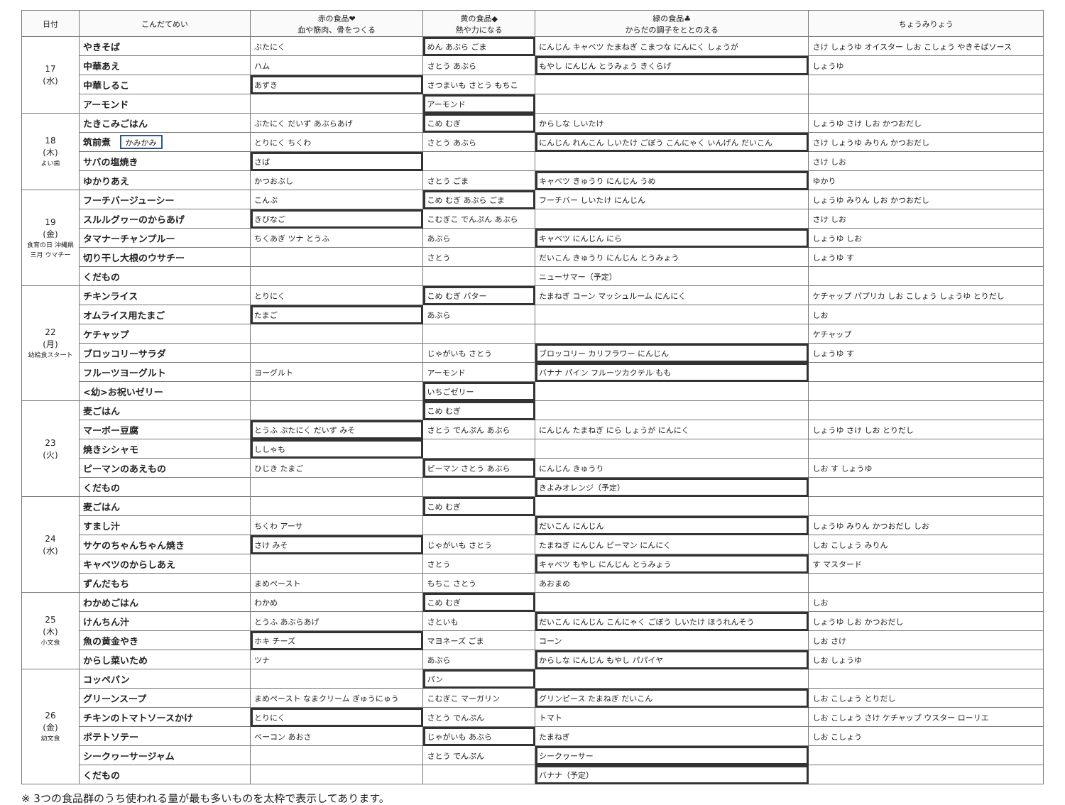| 日付 | こんだてめい | 赤の食品❤ 血や筋肉、骨をつくる | 黄の食品◆ 熱や力になる | 緑の食品♣ からだの調子をととのえる | ちょうみりょう |
| --- | --- | --- | --- | --- | --- |
| 17 (水) | やきそば | ぶたにく | めん あぶら ごま | にんじん キャベツ たまねぎ こまつな にんにく しょうが | さけ しょうゆ オイスター しお こしょう やきそばソース |
| | 中華あえ | ハム | さとう あぶら | もやし にんじん とうみょう きくらげ | しょうゆ |
| | 中華しるこ | あずき | さつまいも さとう もちこ | | |
| | アーモンド | | アーモンド | | |
| 18 (木) よい歯 | たきこみごはん | ぶたにく だいず あぶらあげ | こめ むぎ | からしな しいたけ | しょうゆ さけ しお かつおだし |
| | 筑前煮 かみかみ | とりにく ちくわ | さとう あぶら | にんじん れんこん しいたけ ごぼう こんにゃく いんげん だいこん | さけ しょうゆ みりん かつおだし |
| | サバの塩焼き | さば | | | さけ しお |
| | ゆかりあえ | かつおぶし | さとう ごま | キャベツ きゅうり にんじん うめ | ゆかり |
| 19 (金) 食育の日 沖縄県 三月 ウマチー | フーチバージューシー | こんぶ | こめ むぎ あぶら ごま | フーチバー しいたけ にんじん | しょうゆ みりん しお かつおだし |
| | スルルグヮーのからあげ | きびなご | こむぎこ でんぷん あぶら | | さけ しお |
| | タマナーチャンプルー | ちくあぎ ツナ とうふ | あぶら | キャベツ にんじん にら | しょうゆ しお |
| | 切り干し大根のウサチー | | さとう | だいこん きゅうり にんじん とうみょう | しょうゆ す |
| | くだもの | | | ニューサマー（予定） | |
| 22 (月) 幼給食スタート | チキンライス | とりにく | こめ むぎ バター | たまねぎ コーン マッシュルーム にんにく | ケチャップ パプリカ しお こしょう しょうゆ とりだし |
| | オムライス用たまご | たまご | あぶら | | しお |
| | ケチャップ | | | | ケチャップ |
| | ブロッコリーサラダ | | じゃがいも さとう | ブロッコリー カリフラワー にんじん | しょうゆ す |
| | フルーツヨーグルト | ヨーグルト | アーモンド | バナナ パイン フルーツカクテル もも | |
| | <幼>お祝いゼリー | | いちごゼリー | | |
| 23 (火) | 麦ごはん | | こめ むぎ | | |
| | マーボー豆腐 | とうふ ぶたにく だいず みそ | さとう でんぷん あぶら | にんじん たまねぎ にら しょうが にんにく | しょうゆ さけ しお とりだし |
| | 焼きシシャモ | ししゃも | | | |
| | ピーマンのあえもの | ひじき たまご | ピーマン さとう あぶら | にんじん きゅうり | しお す しょうゆ |
| | くだもの | | | きよみオレンジ（予定） | |
| 24 (水) | 麦ごはん | | こめ むぎ | | |
| | すまし汁 | ちくわ アーサ | | だいこん にんじん | しょうゆ みりん かつおだし しお |
| | サケのちゃんちゃん焼き | さけ みそ | じゃがいも さとう | たまねぎ にんじん ピーマン にんにく | しお こしょう みりん |
| | キャベツのからしあえ | | さとう | キャベツ もやし にんじん とうみょう | す マスタード |
| | ずんだもち | まめペースト | もちこ さとう | あおまめ | |
| 25 (木) 小文食 | わかめごはん | わかめ | こめ むぎ | | しお |
| | けんちん汁 | とうふ あぶらあげ | さといも | だいこん にんじん こんにゃく ごぼう しいたけ ほうれんそう | しょうゆ しお かつおだし |
| | 魚の黄金やき | ホキ チーズ | マヨネーズ ごま | コーン | しお さけ |
| | からし菜いため | ツナ | あぶら | からしな にんじん もやし パパイヤ | しお しょうゆ |
| 26 (金) 幼文食 | コッペパン | | パン | | |
| | グリーンスープ | まめペースト なまクリーム ぎゅうにゅう | こむぎこ マーガリン | グリンピース たまねぎ だいこん | しお こしょう とりだし |
| | チキンのトマトソースかけ | とりにく | さとう でんぷん | トマト | しお こしょう さけ ケチャップ ウスター ローリエ |
| | ポテトソテー | ベーコン あおさ | じゃがいも あぶら | たまねぎ | しお こしょう |
| | シークヮーサージャム | | さとう でんぷん | シークヮーサー | |
| | くだもの | | | バナナ（予定） | |
※ 3つの食品群のうち使われる量が最も多いものを太枠で表示してあります。